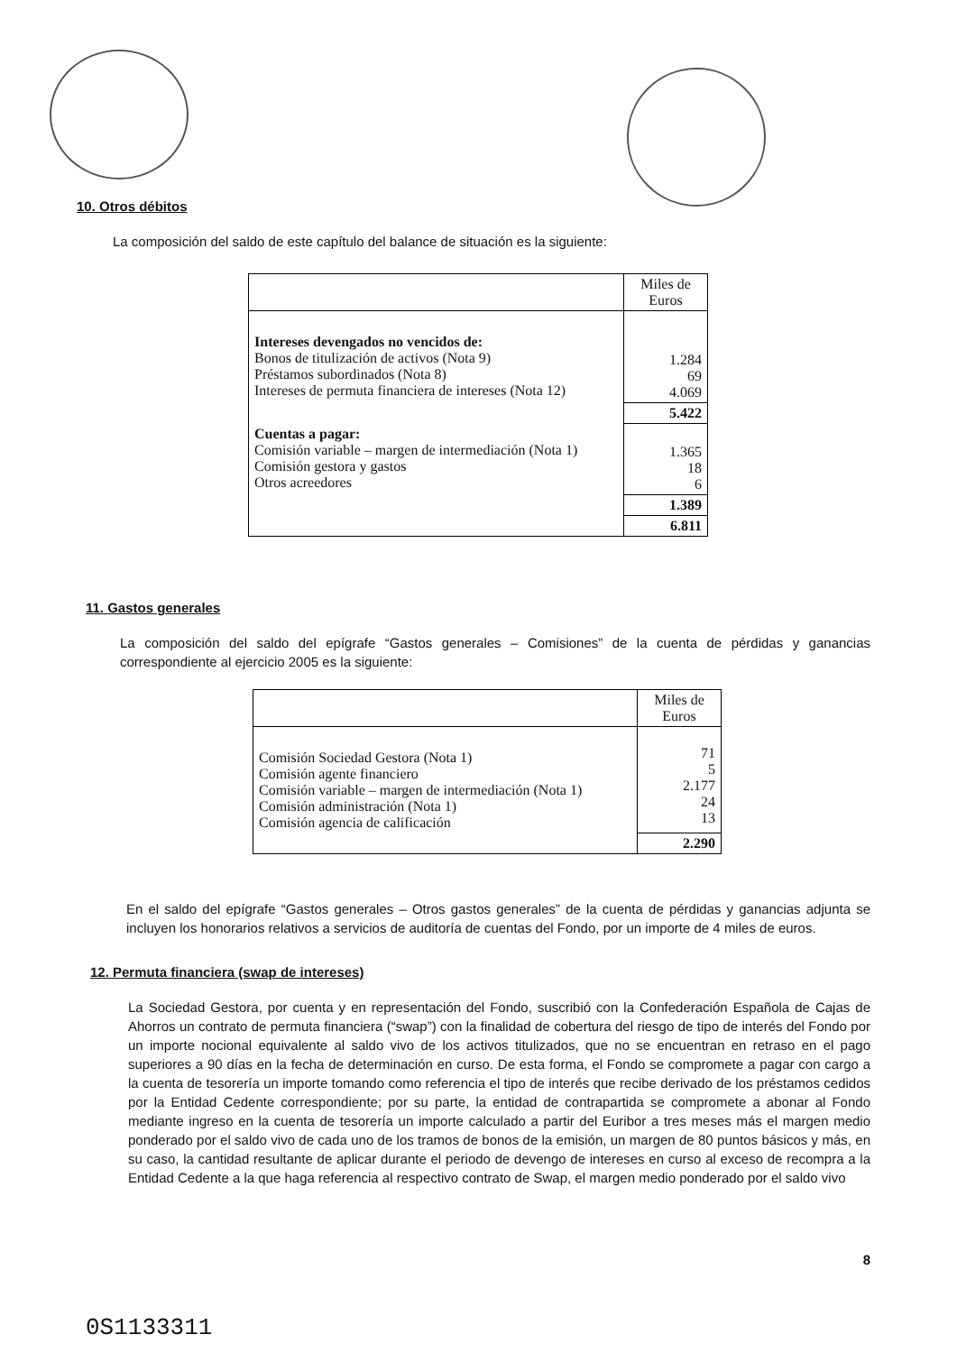10. Otros débitos
La composición del saldo de este capítulo del balance de situación es la siguiente:
| | Miles de Euros |
| --- | --- |
| Intereses devengados no vencidos de: Bonos de titulización de activos (Nota 9) Préstamos subordinados (Nota 8) Intereses de permuta financiera de intereses (Nota 12) | 1.284 69 4.069 |
| | 5.422 |
| Cuentas a pagar: Comisión variable – margen de intermediación (Nota 1) Comisión gestora y gastos Otros acreedores | 1.365 18 6 |
| | 1.389 |
| | 6.811 |
11. Gastos generales
La composición del saldo del epígrafe “Gastos generales – Comisiones” de la cuenta de pérdidas y ganancias correspondiente al ejercicio 2005 es la siguiente:
| | Miles de Euros |
| --- | --- |
| Comisión Sociedad Gestora (Nota 1) Comisión agente financiero Comisión variable – margen de intermediación (Nota 1) Comisión administración (Nota 1) Comisión agencia de calificación | 71 5 2.177 24 13 |
| | 2.290 |
En el saldo del epígrafe “Gastos generales – Otros gastos generales” de la cuenta de pérdidas y ganancias adjunta se incluyen los honorarios relativos a servicios de auditoría de cuentas del Fondo, por un importe de 4 miles de euros.
12. Permuta financiera (swap de intereses)
La Sociedad Gestora, por cuenta y en representación del Fondo, suscribió con la Confederación Española de Cajas de Ahorros un contrato de permuta financiera (“swap”) con la finalidad de cobertura del riesgo de tipo de interés del Fondo por un importe nocional equivalente al saldo vivo de los activos titulizados, que no se encuentran en retraso en el pago superiores a 90 días en la fecha de determinación en curso. De esta forma, el Fondo se compromete a pagar con cargo a la cuenta de tesorería un importe tomando como referencia el tipo de interés que recibe derivado de los préstamos cedidos por la Entidad Cedente correspondiente; por su parte, la entidad de contrapartida se compromete a abonar al Fondo mediante ingreso en la cuenta de tesorería un importe calculado a partir del Euribor a tres meses más el margen medio ponderado por el saldo vivo de cada uno de los tramos de bonos de la emisión, un margen de 80 puntos básicos y más, en su caso, la cantidad resultante de aplicar durante el periodo de devengo de intereses en curso al exceso de recompra a la Entidad Cedente a la que haga referencia al respectivo contrato de Swap, el margen medio ponderado por el saldo vivo
8
0S1133311